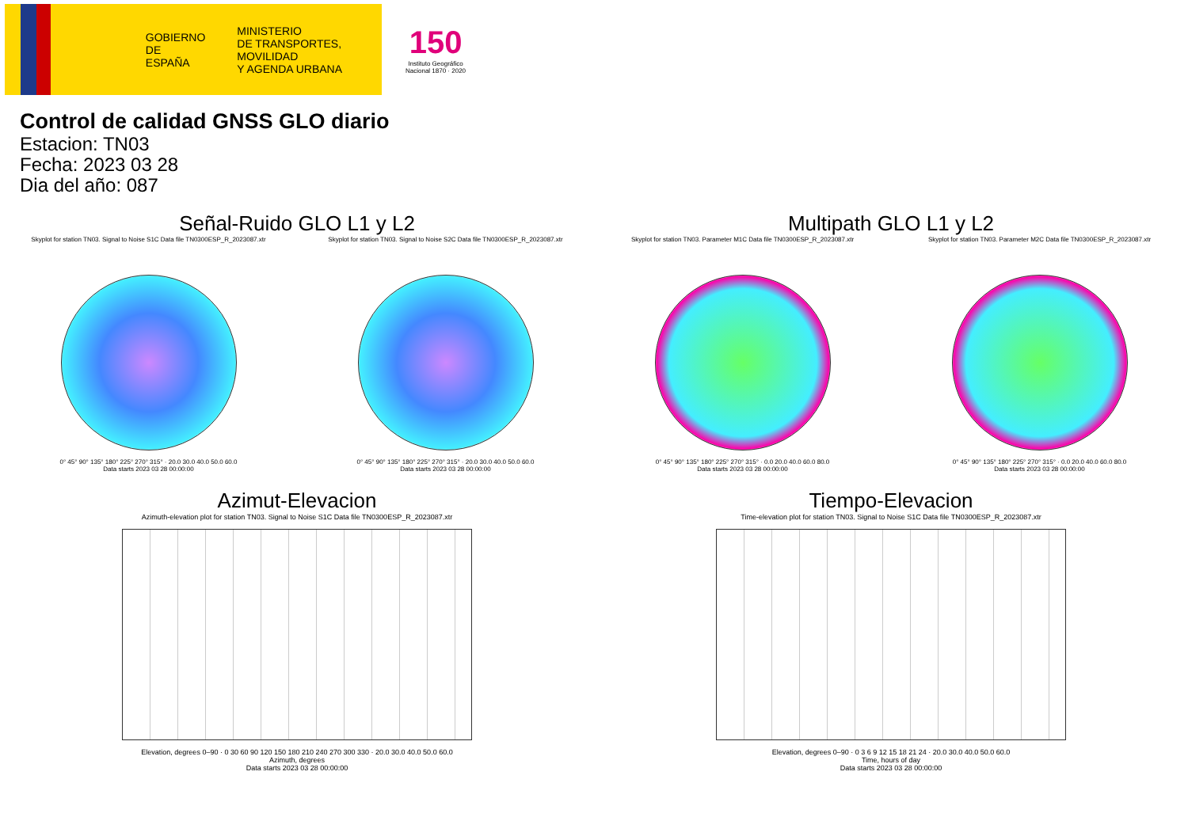GOBIERNO
DE ESPAÑA
MINISTERIO
DE TRANSPORTES, MOVILIDAD
Y AGENDA URBANA
150
Instituto Geográfico
Nacional 1870 · 2020
Control de calidad GNSS GLO diario
Estacion: TN03
Fecha: 2023 03 28
Dia del año: 087
Señal-Ruido GLO L1 y L2
Skyplot for station TN03. Signal to Noise S1C Data file TN0300ESP_R_2023087.xtr
0° 45° 90° 135° 180° 225° 270° 315° · 20.0 30.0 40.0 50.0 60.0
Data starts 2023 03 28 00:00:00
Skyplot for station TN03. Signal to Noise S2C Data file TN0300ESP_R_2023087.xtr
0° 45° 90° 135° 180° 225° 270° 315° · 20.0 30.0 40.0 50.0 60.0
Data starts 2023 03 28 00:00:00
Multipath GLO L1 y L2
Skyplot for station TN03. Parameter M1C Data file TN0300ESP_R_2023087.xtr
0° 45° 90° 135° 180° 225° 270° 315° · 0.0 20.0 40.0 60.0 80.0
Data starts 2023 03 28 00:00:00
Skyplot for station TN03. Parameter M2C Data file TN0300ESP_R_2023087.xtr
0° 45° 90° 135° 180° 225° 270° 315° · 0.0 20.0 40.0 60.0 80.0
Data starts 2023 03 28 00:00:00
Azimut-Elevacion
Azimuth-elevation plot for station TN03. Signal to Noise S1C Data file TN0300ESP_R_2023087.xtr
Elevation, degrees 0–90 · 0 30 60 90 120 150 180 210 240 270 300 330 · 20.0 30.0 40.0 50.0 60.0
Azimuth, degrees
Data starts 2023 03 28 00:00:00
Tiempo-Elevacion
Time-elevation plot for station TN03. Signal to Noise S1C Data file TN0300ESP_R_2023087.xtr
Elevation, degrees 0–90 · 0 3 6 9 12 15 18 21 24 · 20.0 30.0 40.0 50.0 60.0
Time, hours of day
Data starts 2023 03 28 00:00:00